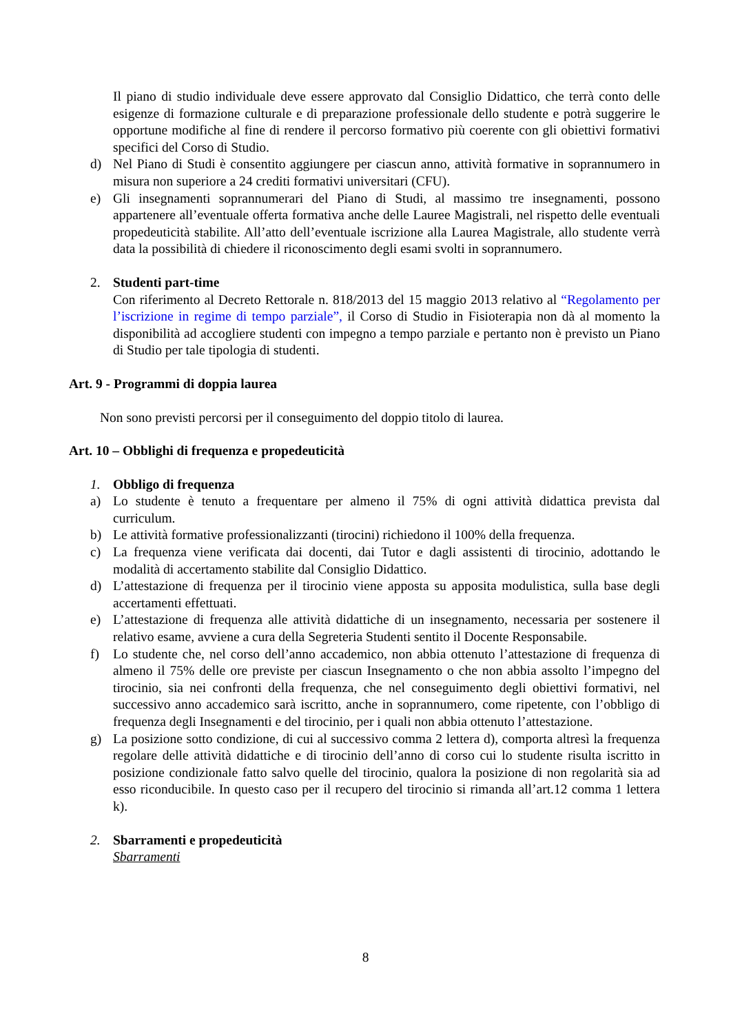Il piano di studio individuale deve essere approvato dal Consiglio Didattico, che terrà conto delle esigenze di formazione culturale e di preparazione professionale dello studente e potrà suggerire le opportune modifiche al fine di rendere il percorso formativo più coerente con gli obiettivi formativi specifici del Corso di Studio.
d) Nel Piano di Studi è consentito aggiungere per ciascun anno, attività formative in soprannumero in misura non superiore a 24 crediti formativi universitari (CFU).
e) Gli insegnamenti soprannumerari del Piano di Studi, al massimo tre insegnamenti, possono appartenere all’eventuale offerta formativa anche delle Lauree Magistrali, nel rispetto delle eventuali propedeuticità stabilite. All’atto dell’eventuale iscrizione alla Laurea Magistrale, allo studente verrà data la possibilità di chiedere il riconoscimento degli esami svolti in soprannumero.
2. Studenti part-time
Con riferimento al Decreto Rettorale n. 818/2013 del 15 maggio 2013 relativo al “Regolamento per l’iscrizione in regime di tempo parziale”, il Corso di Studio in Fisioterapia non dà al momento la disponibilità ad accogliere studenti con impegno a tempo parziale e pertanto non è previsto un Piano di Studio per tale tipologia di studenti.
Art. 9 - Programmi di doppia laurea
Non sono previsti percorsi per il conseguimento del doppio titolo di laurea.
Art. 10 – Obblighi di frequenza e propedeuticità
1. Obbligo di frequenza
a) Lo studente è tenuto a frequentare per almeno il 75% di ogni attività didattica prevista dal curriculum.
b) Le attività formative professionalizzanti (tirocini) richiedono il 100% della frequenza.
c) La frequenza viene verificata dai docenti, dai Tutor e dagli assistenti di tirocinio, adottando le modalità di accertamento stabilite dal Consiglio Didattico.
d) L’attestazione di frequenza per il tirocinio viene apposta su apposita modulistica, sulla base degli accertamenti effettuati.
e) L’attestazione di frequenza alle attività didattiche di un insegnamento, necessaria per sostenere il relativo esame, avviene a cura della Segreteria Studenti sentito il Docente Responsabile.
f) Lo studente che, nel corso dell’anno accademico, non abbia ottenuto l’attestazione di frequenza di almeno il 75% delle ore previste per ciascun Insegnamento o che non abbia assolto l’impegno del tirocinio, sia nei confronti della frequenza, che nel conseguimento degli obiettivi formativi, nel successivo anno accademico sarà iscritto, anche in soprannumero, come ripetente, con l’obbligo di frequenza degli Insegnamenti e del tirocinio, per i quali non abbia ottenuto l’attestazione.
g) La posizione sotto condizione, di cui al successivo comma 2 lettera d), comporta altresì la frequenza regolare delle attività didattiche e di tirocinio dell’anno di corso cui lo studente risulta iscritto in posizione condizionale fatto salvo quelle del tirocinio, qualora la posizione di non regolarità sia ad esso riconducibile. In questo caso per il recupero del tirocinio si rimanda all’art.12 comma 1 lettera k).
2. Sbarramenti e propedeuticità
Sbarramenti
8